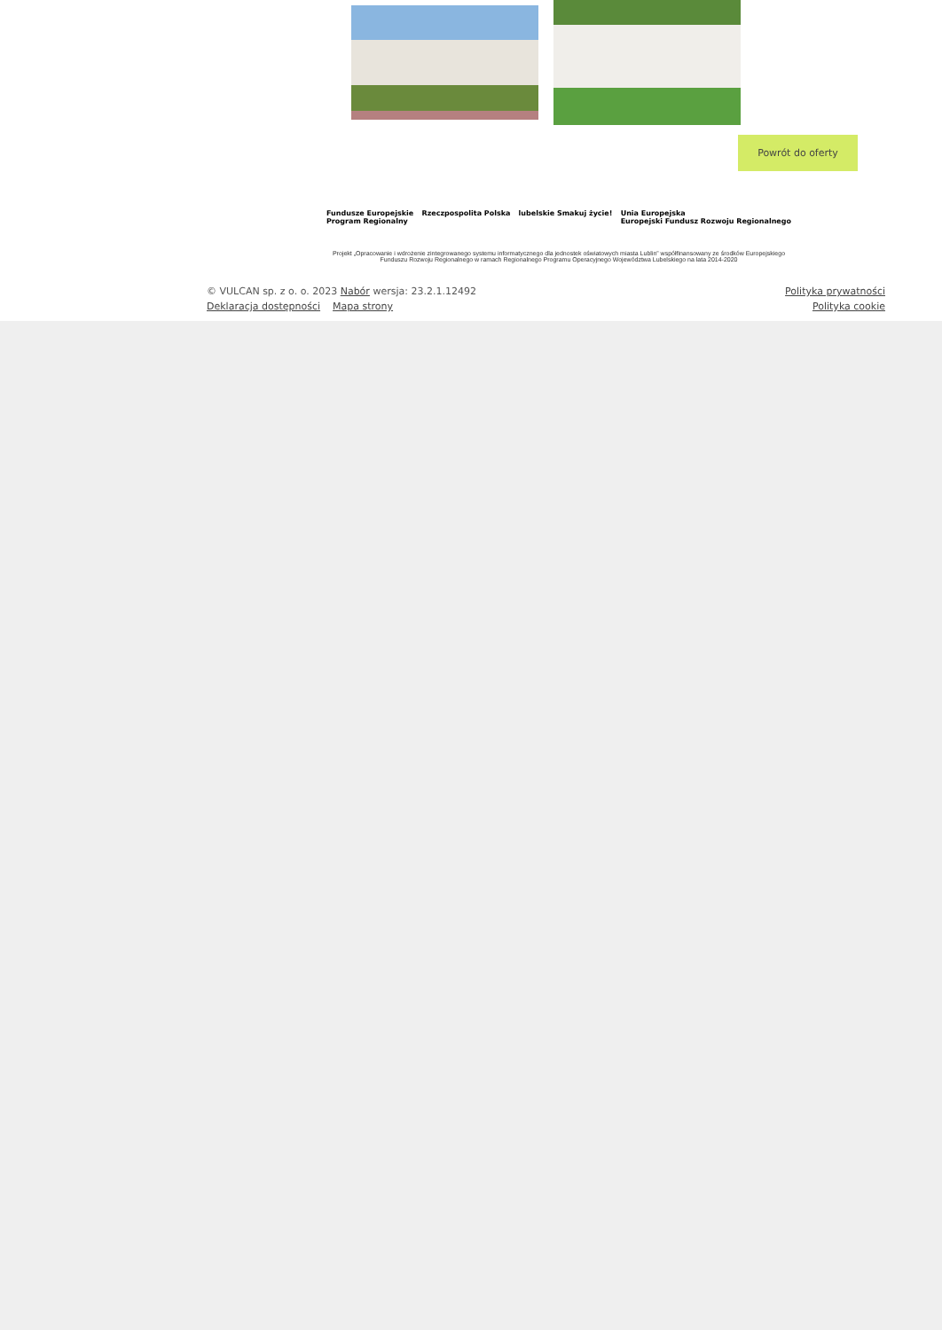Powrót do oferty
Fundusze Europejskie
Program Regionalny Rzeczpospolita Polska lubelskie Smakuj życie! Unia Europejska
Europejski Fundusz Rozwoju Regionalnego
Projekt „Opracowanie i wdrożenie zintegrowanego systemu informatycznego dla jednostek oświatowych miasta Lublin” współfinansowany ze środków Europejskiego Funduszu Rozwoju Regionalnego w ramach Regionalnego Programu Operacyjnego Województwa Lubelskiego na lata 2014-2020
Polityka prywatności
Polityka cookie
© VULCAN sp. z o. o. 2023 Nabór wersja: 23.2.1.12492
Deklaracja dostępności Mapa strony